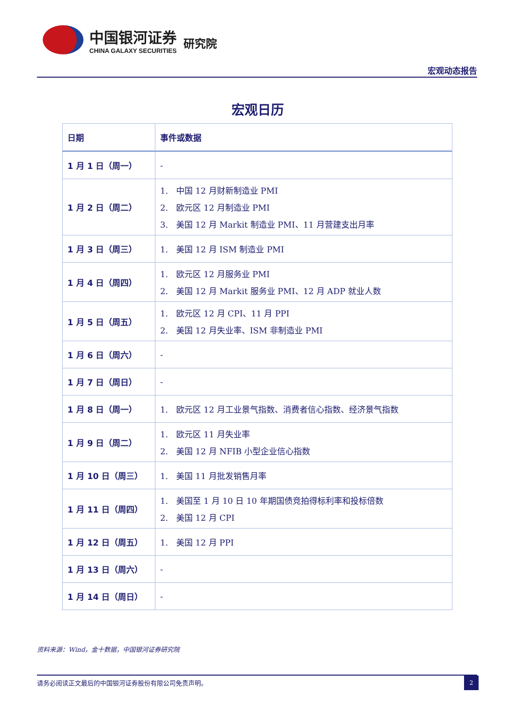中国银河证券
CHINA GALAXY SECURITIES
研究院
宏观动态报告
宏观日历
| 日期 | 事件或数据 |
| --- | --- |
| 1 月 1 日（周一） | - |
| 1 月 2 日（周二） | 1. 中国 12 月财新制造业 PMI 2. 欧元区 12 月制造业 PMI 3. 美国 12 月 Markit 制造业 PMI、11 月营建支出月率 |
| 1 月 3 日（周三） | 1. 美国 12 月 ISM 制造业 PMI |
| 1 月 4 日（周四） | 1. 欧元区 12 月服务业 PMI 2. 美国 12 月 Markit 服务业 PMI、12 月 ADP 就业人数 |
| 1 月 5 日（周五） | 1. 欧元区 12 月 CPI、11 月 PPI 2. 美国 12 月失业率、ISM 非制造业 PMI |
| 1 月 6 日（周六） | - |
| 1 月 7 日（周日） | - |
| 1 月 8 日（周一） | 1. 欧元区 12 月工业景气指数、消费者信心指数、经济景气指数 |
| 1 月 9 日（周二） | 1. 欧元区 11 月失业率 2. 美国 12 月 NFIB 小型企业信心指数 |
| 1 月 10 日（周三） | 1. 美国 11 月批发销售月率 |
| 1 月 11 日（周四） | 1. 美国至 1 月 10 日 10 年期国债竞拍得标利率和投标倍数 2. 美国 12 月 CPI |
| 1 月 12 日（周五） | 1. 美国 12 月 PPI |
| 1 月 13 日（周六） | - |
| 1 月 14 日（周日） | - |
资料来源：Wind，金十数据，中国银河证券研究院
请务必阅读正文最后的中国银河证券股份有限公司免责声明。
2